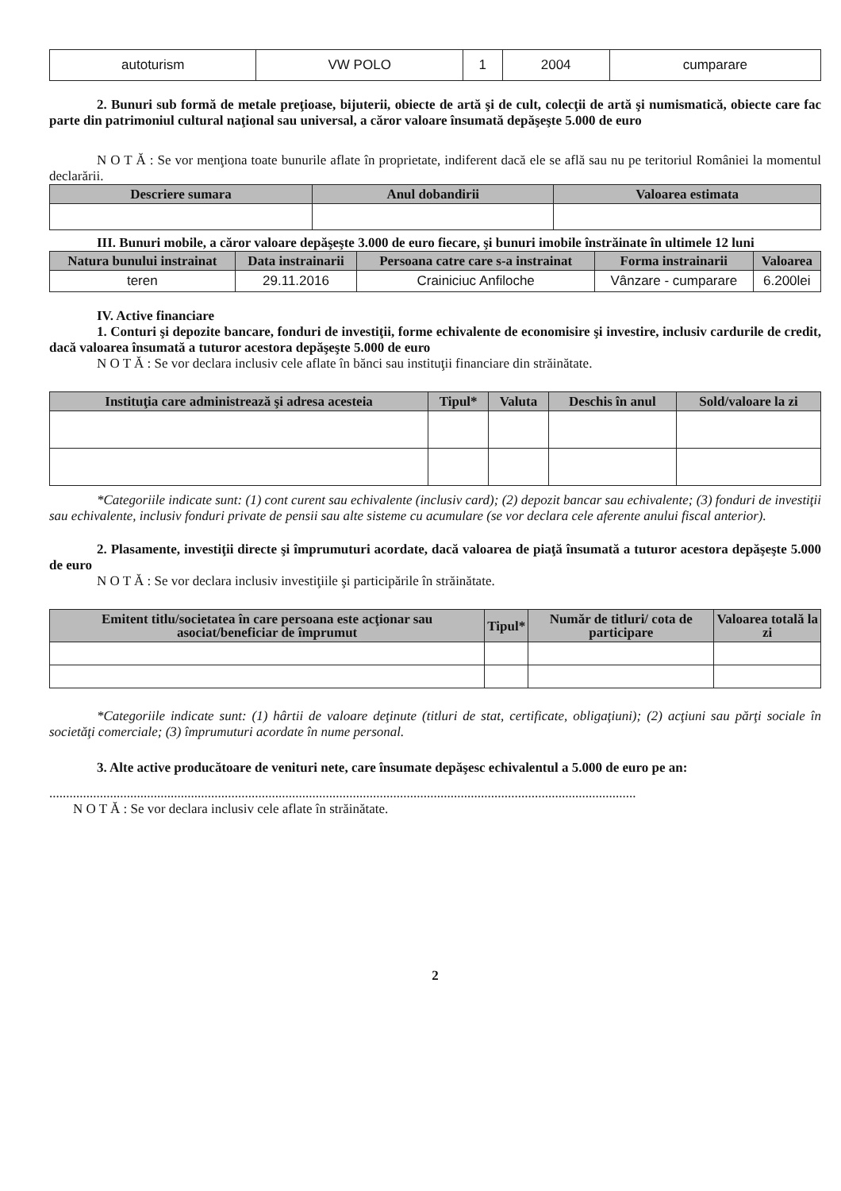| autoturism | VW POLO | 1 | 2004 | cumparare |
2. Bunuri sub formă de metale preţioase, bijuterii, obiecte de artă şi de cult, colecţii de artă şi numismatică, obiecte care fac parte din patrimoniul cultural naţional sau universal, a căror valoare însumată depăşeşte 5.000 de euro
N O T Ă : Se vor menţiona toate bunurile aflate în proprietate, indiferent dacă ele se află sau nu pe teritoriul României la momentul declarării.
| Descriere sumara | Anul dobandirii | Valoarea estimata |
| --- | --- | --- |
III. Bunuri mobile, a căror valoare depăşeşte 3.000 de euro fiecare, şi bunuri imobile înstrăinate în ultimele 12 luni
| Natura bunului instrainat | Data instrainarii | Persoana catre care s-a instrainat | Forma instrainarii | Valoarea |
| --- | --- | --- | --- | --- |
| teren | 29.11.2016 | Crainiciuc Anfiloche | Vânzare - cumparare | 6.200lei |
IV. Active financiare
1. Conturi şi depozite bancare, fonduri de investiţii, forme echivalente de economisire şi investire, inclusiv cardurile de credit, dacă valoarea însumată a tuturor acestora depăşeşte 5.000 de euro
N O T Ă : Se vor declara inclusiv cele aflate în bănci sau instituţii financiare din străinătate.
| Instituţia care administrează şi adresa acesteia | Tipul* | Valuta | Deschis în anul | Sold/valoare la zi |
| --- | --- | --- | --- | --- |
*Categoriile indicate sunt: (1) cont curent sau echivalente (inclusiv card); (2) depozit bancar sau echivalente; (3) fonduri de investiţii sau echivalente, inclusiv fonduri private de pensii sau alte sisteme cu acumulare (se vor declara cele aferente anului fiscal anterior).
2. Plasamente, investiţii directe şi împrumuturi acordate, dacă valoarea de piaţă însumată a tuturor acestora depăşeşte 5.000 de euro
N O T Ă : Se vor declara inclusiv investiţiile şi participările în străinătate.
| Emitent titlu/societatea în care persoana este acţionar sau asociat/beneficiar de împrumut | Tipul* | Număr de titluri/ cota de participare | Valoarea totală la zi |
| --- | --- | --- | --- |
*Categoriile indicate sunt: (1) hârtii de valoare deţinute (titluri de stat, certificate, obligaţiuni); (2) acţiuni sau părţi sociale în societăţi comerciale; (3) împrumuturi acordate în nume personal.
3. Alte active producătoare de venituri nete, care însumate depăşesc echivalentul a 5.000 de euro pe an:
..............................................................................................................................................................................
N O T Ă : Se vor declara inclusiv cele aflate în străinătate.
2